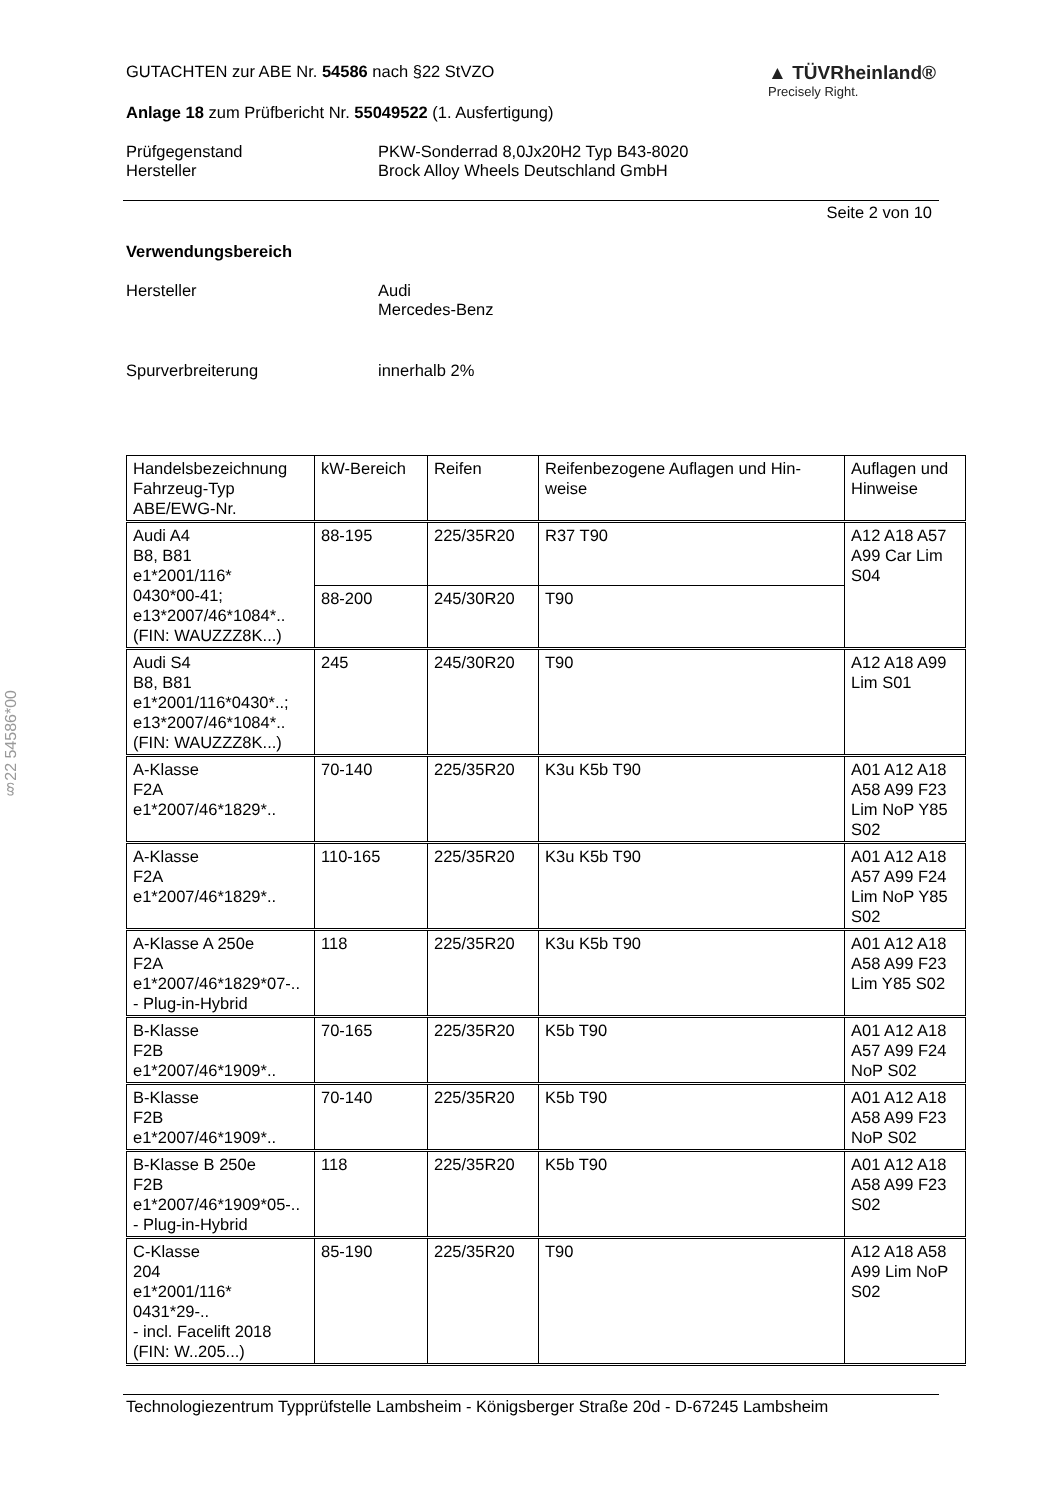§22 54586*00
GUTACHTEN zur ABE Nr. 54586 nach §22 StVZO
Anlage 18 zum Prüfbericht Nr. 55049522 (1. Ausfertigung)
▲ TÜVRheinland®
Precisely Right.
Prüfgegenstand PKW-Sonderrad 8,0Jx20H2 Typ B43-8020
Hersteller Brock Alloy Wheels Deutschland GmbH
Seite 2 von 10
Verwendungsbereich
Hersteller Audi
Mercedes-Benz
Spurverbreiterung innerhalb 2%
| Handelsbezeichnung Fahrzeug-Typ ABE/EWG-Nr. | kW-Bereich | Reifen | Reifenbezogene Auflagen und Hin- weise | Auflagen und Hinweise |
| --- | --- | --- | --- | --- |
| Audi A4 B8, B81 e1*2001/116* 0430*00-41; e13*2007/46*1084*.. (FIN: WAUZZZ8K...) | 88-195 | 225/35R20 | R37 T90 | A12 A18 A57 A99 Car Lim S04 |
| | 88-200 | 245/30R20 | T90 | |
| Audi S4 B8, B81 e1*2001/116*0430*..; e13*2007/46*1084*.. (FIN: WAUZZZ8K...) | 245 | 245/30R20 | T90 | A12 A18 A99 Lim S01 |
| A-Klasse F2A e1*2007/46*1829*.. | 70-140 | 225/35R20 | K3u K5b T90 | A01 A12 A18 A58 A99 F23 Lim NoP Y85 S02 |
| A-Klasse F2A e1*2007/46*1829*.. | 110-165 | 225/35R20 | K3u K5b T90 | A01 A12 A18 A57 A99 F24 Lim NoP Y85 S02 |
| A-Klasse A 250e F2A e1*2007/46*1829*07-.. - Plug-in-Hybrid | 118 | 225/35R20 | K3u K5b T90 | A01 A12 A18 A58 A99 F23 Lim Y85 S02 |
| B-Klasse F2B e1*2007/46*1909*.. | 70-165 | 225/35R20 | K5b T90 | A01 A12 A18 A57 A99 F24 NoP S02 |
| B-Klasse F2B e1*2007/46*1909*.. | 70-140 | 225/35R20 | K5b T90 | A01 A12 A18 A58 A99 F23 NoP S02 |
| B-Klasse B 250e F2B e1*2007/46*1909*05-.. - Plug-in-Hybrid | 118 | 225/35R20 | K5b T90 | A01 A12 A18 A58 A99 F23 S02 |
| C-Klasse 204 e1*2001/116* 0431*29-.. - incl. Facelift 2018 (FIN: W..205...) | 85-190 | 225/35R20 | T90 | A12 A18 A58 A99 Lim NoP S02 |
Technologiezentrum Typprüfstelle Lambsheim - Königsberger Straße 20d - D-67245 Lambsheim